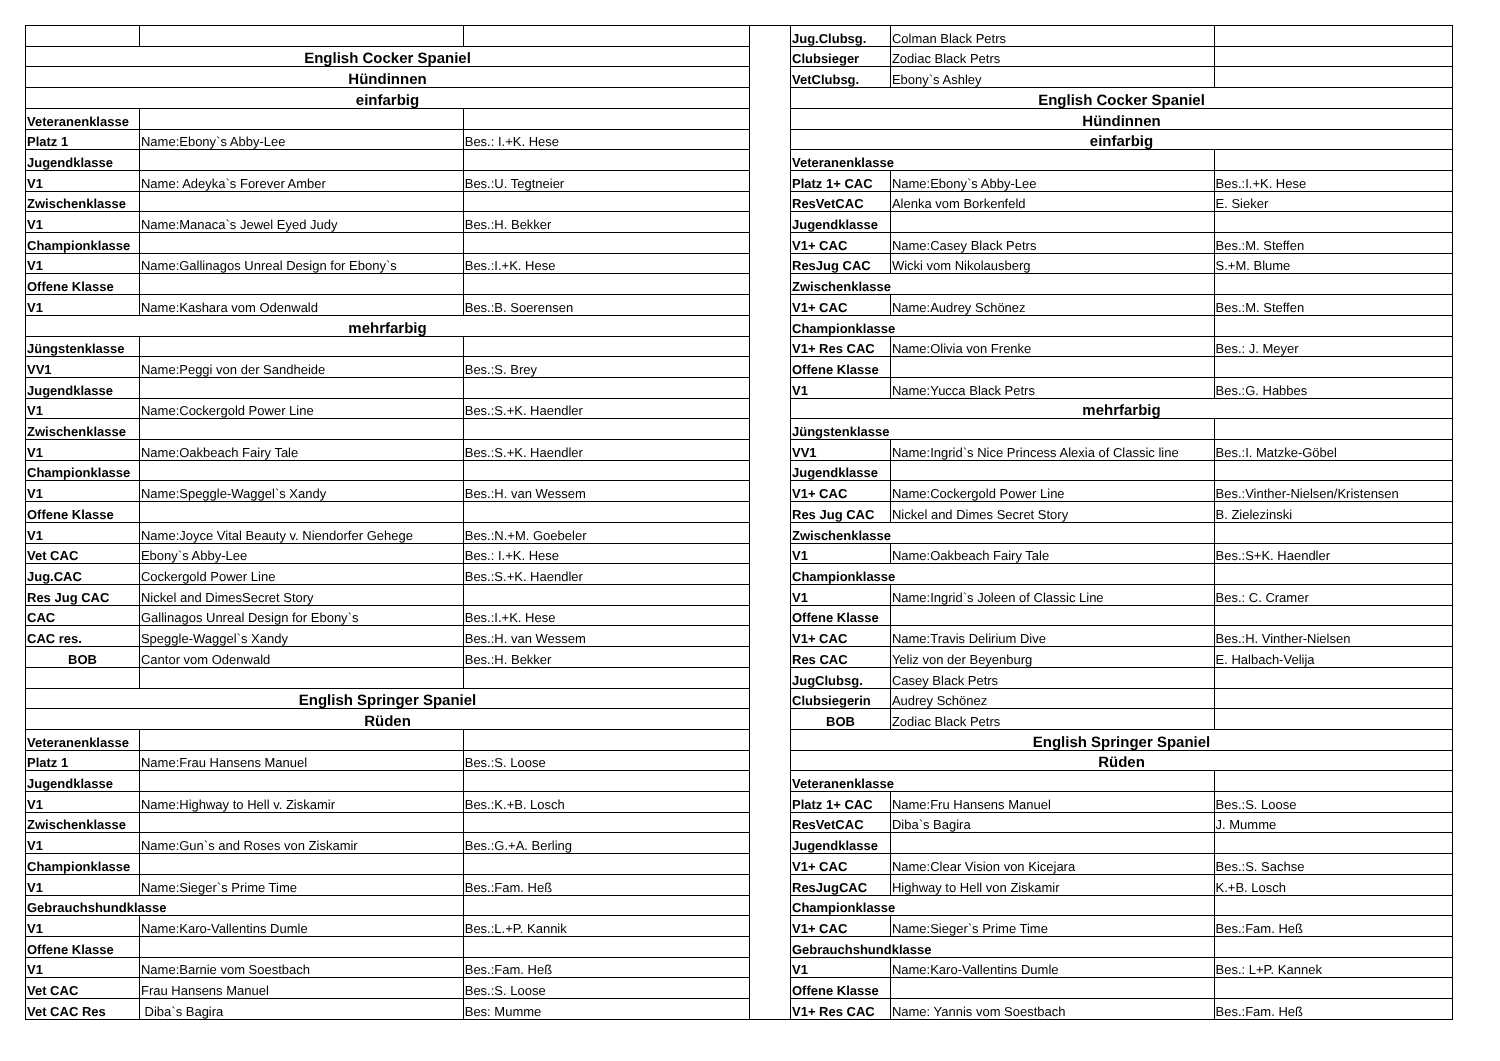| English Cocker Spaniel | | |
| Hündinnen | | |
| einfarbig | | |
| Veteranenklasse | | |
| Platz 1 | Name:Ebony`s Abby-Lee | Bes.: I.+K. Hese |
| Jugendklasse | | |
| V1 | Name: Adeyka`s Forever Amber | Bes.:U. Tegtneier |
| Zwischenklasse | | |
| V1 | Name:Manaca`s Jewel Eyed Judy | Bes.:H. Bekker |
| Championklasse | | |
| V1 | Name:Gallinagos Unreal Design for Ebony`s | Bes.:I.+K. Hese |
| Offene Klasse | | |
| V1 | Name:Kashara vom Odenwald | Bes.:B. Soerensen |
| mehrfarbig | | |
| Jüngstenklasse | | |
| VV1 | Name:Peggi von der Sandheide | Bes.:S. Brey |
| Jugendklasse | | |
| V1 | Name:Cockergold Power Line | Bes.:S.+K. Haendler |
| Zwischenklasse | | |
| V1 | Name:Oakbeach Fairy Tale | Bes.:S.+K. Haendler |
| Championklasse | | |
| V1 | Name:Speggle-Waggel`s Xandy | Bes.:H. van Wessem |
| Offene Klasse | | |
| V1 | Name:Joyce Vital Beauty v. Niendorfer Gehege | Bes.:N.+M. Goebeler |
| Vet CAC | Ebony`s Abby-Lee | Bes.: I.+K. Hese |
| Jug.CAC | Cockergold Power Line | Bes.:S.+K. Haendler |
| Res Jug CAC | Nickel and DimesSecret Story | |
| CAC | Gallinagos Unreal Design for Ebony`s | Bes.:I.+K. Hese |
| CAC res. | Speggle-Waggel`s Xandy | Bes.:H. van Wessem |
| BOB | Cantor vom Odenwald | Bes.:H. Bekker |
| English Springer Spaniel | | |
| Rüden | | |
| Veteranenklasse | | |
| Platz 1 | Name:Frau Hansens Manuel | Bes.:S. Loose |
| Jugendklasse | | |
| V1 | Name:Highway to Hell v. Ziskamir | Bes.:K.+B. Losch |
| Zwischenklasse | | |
| V1 | Name:Gun`s and Roses von Ziskamir | Bes.:G.+A. Berling |
| Championklasse | | |
| V1 | Name:Sieger`s Prime Time | Bes.:Fam. Heß |
| Gebrauchshundklasse | | |
| V1 | Name:Karo-Vallentins Dumle | Bes.:L.+P. Kannik |
| Offene Klasse | | |
| V1 | Name:Barnie vom Soestbach | Bes.:Fam. Heß |
| Vet CAC | Frau Hansens Manuel | Bes.:S. Loose |
| Vet CAC Res | Diba`s Bagira | Bes: Mumme |
| Jug.Clubsg. | Colman Black Petrs | |
| Clubsieger | Zodiac Black Petrs | |
| VetClubsg. | Ebony`s Ashley | |
| English Cocker Spaniel | | |
| Hündinnen | | |
| einfarbig | | |
| Veteranenklasse | | |
| Platz 1+ CAC | Name:Ebony`s Abby-Lee | Bes.:I.+K. Hese |
| ResVetCAC | Alenka vom Borkenfeld | E. Sieker |
| Jugendklasse | | |
| V1+ CAC | Name:Casey Black Petrs | Bes.:M. Steffen |
| ResJug CAC | Wicki vom Nikolausberg | S.+M. Blume |
| Zwischenklasse | | |
| V1+ CAC | Name:Audrey Schönez | Bes.:M. Steffen |
| Championklasse | | |
| V1+ Res CAC | Name:Olivia von Frenke | Bes.: J. Meyer |
| Offene Klasse | | |
| V1 | Name:Yucca Black Petrs | Bes.:G. Habbes |
| mehrfarbig | | |
| Jüngstenklasse | | |
| VV1 | Name:Ingrid`s Nice Princess Alexia of Classic line | Bes.:I. Matzke-Göbel |
| Jugendklasse | | |
| V1+ CAC | Name:Cockergold Power Line | Bes.:Vinther-Nielsen/Kristensen |
| Res Jug CAC | Nickel and Dimes Secret Story | B. Zielezinski |
| Zwischenklasse | | |
| V1 | Name:Oakbeach Fairy Tale | Bes.:S+K. Haendler |
| Championklasse | | |
| V1 | Name:Ingrid`s Joleen of Classic Line | Bes.: C. Cramer |
| Offene Klasse | | |
| V1+ CAC | Name:Travis Delirium Dive | Bes.:H. Vinther-Nielsen |
| Res CAC | Yeliz von der Beyenburg | E. Halbach-Velija |
| JugClubsg. | Casey Black Petrs | |
| Clubsiegerin | Audrey Schönez | |
| BOB | Zodiac Black Petrs | |
| English Springer Spaniel | | |
| Rüden | | |
| Veteranenklasse | | |
| Platz 1+ CAC | Name:Fru Hansens Manuel | Bes.:S. Loose |
| ResVetCAC | Diba`s Bagira | J. Mumme |
| Jugendklasse | | |
| V1+ CAC | Name:Clear Vision von Kicejara | Bes.:S. Sachse |
| ResJugCAC | Highway to Hell von Ziskamir | K.+B. Losch |
| Championklasse | | |
| V1+ CAC | Name:Sieger`s Prime Time | Bes.:Fam. Heß |
| Gebrauchshundklasse | | |
| V1 | Name:Karo-Vallentins Dumle | Bes.: L+P. Kannek |
| Offene Klasse | | |
| V1+ Res CAC | Name: Yannis vom Soestbach | Bes.:Fam. Heß |